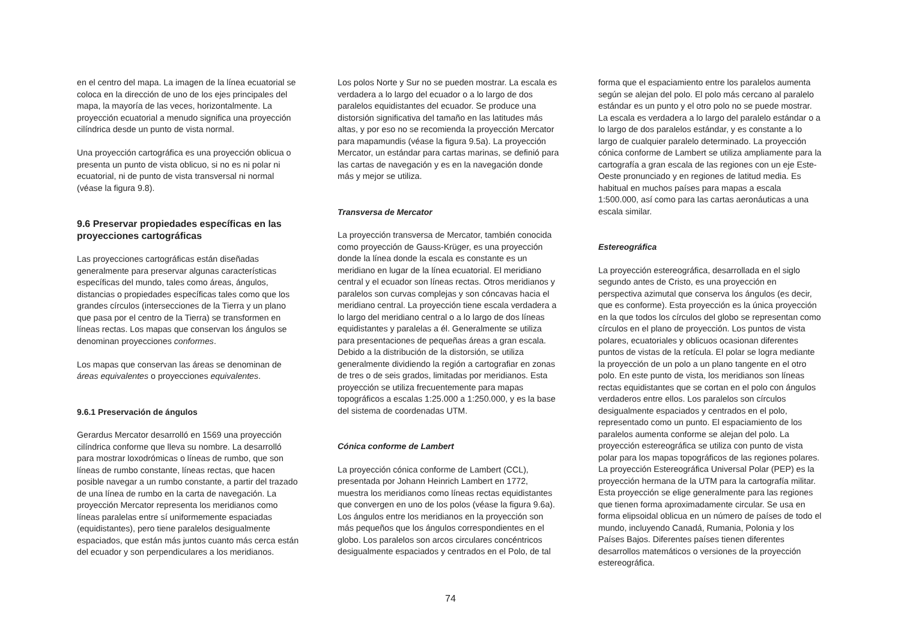en el centro del mapa. La imagen de la línea ecuatorial se coloca en la dirección de uno de los ejes principales del mapa, la mayoría de las veces, horizontalmente. La proyección ecuatorial a menudo significa una proyección cilíndrica desde un punto de vista normal.
Una proyección cartográfica es una proyección oblicua o presenta un punto de vista oblicuo, si no es ni polar ni ecuatorial, ni de punto de vista transversal ni normal (véase la figura 9.8).
9.6 Preservar propiedades específicas en las proyecciones cartográficas
Las proyecciones cartográficas están diseñadas generalmente para preservar algunas características específicas del mundo, tales como áreas, ángulos, distancias o propiedades específicas tales como que los grandes círculos (intersecciones de la Tierra y un plano que pasa por el centro de la Tierra) se transformen en líneas rectas. Los mapas que conservan los ángulos se denominan proyecciones conformes.
Los mapas que conservan las áreas se denominan de áreas equivalentes o proyecciones equivalentes.
9.6.1 Preservación de ángulos
Gerardus Mercator desarrolló en 1569 una proyección cilíndrica conforme que lleva su nombre. La desarrolló para mostrar loxodrómicas o líneas de rumbo, que son líneas de rumbo constante, líneas rectas, que hacen posible navegar a un rumbo constante, a partir del trazado de una línea de rumbo en la carta de navegación. La proyección Mercator representa los meridianos como líneas paralelas entre sí uniformemente espaciadas (equidistantes), pero tiene paralelos desigualmente espaciados, que están más juntos cuanto más cerca están del ecuador y son perpendiculares a los meridianos.
Los polos Norte y Sur no se pueden mostrar. La escala es verdadera a lo largo del ecuador o a lo largo de dos paralelos equidistantes del ecuador. Se produce una distorsión significativa del tamaño en las latitudes más altas, y por eso no se recomienda la proyección Mercator para mapamundis (véase la figura 9.5a). La proyección Mercator, un estándar para cartas marinas, se definió para las cartas de navegación y es en la navegación donde más y mejor se utiliza.
Transversa de Mercator
La proyección transversa de Mercator, también conocida como proyección de Gauss-Krüger, es una proyección donde la línea donde la escala es constante es un meridiano en lugar de la línea ecuatorial. El meridiano central y el ecuador son líneas rectas. Otros meridianos y paralelos son curvas complejas y son cóncavas hacia el meridiano central. La proyección tiene escala verdadera a lo largo del meridiano central o a lo largo de dos líneas equidistantes y paralelas a él. Generalmente se utiliza para presentaciones de pequeñas áreas a gran escala. Debido a la distribución de la distorsión, se utiliza generalmente dividiendo la región a cartografiar en zonas de tres o de seis grados, limitadas por meridianos. Esta proyección se utiliza frecuentemente para mapas topográficos a escalas 1:25.000 a 1:250.000, y es la base del sistema de coordenadas UTM.
Cónica conforme de Lambert
La proyección cónica conforme de Lambert (CCL), presentada por Johann Heinrich Lambert en 1772, muestra los meridianos como líneas rectas equidistantes que convergen en uno de los polos (véase la figura 9.6a). Los ángulos entre los meridianos en la proyección son más pequeños que los ángulos correspondientes en el globo. Los paralelos son arcos circulares concéntricos desigualmente espaciados y centrados en el Polo, de tal
forma que el espaciamiento entre los paralelos aumenta según se alejan del polo. El polo más cercano al paralelo estándar es un punto y el otro polo no se puede mostrar. La escala es verdadera a lo largo del paralelo estándar o a lo largo de dos paralelos estándar, y es constante a lo largo de cualquier paralelo determinado. La proyección cónica conforme de Lambert se utiliza ampliamente para la cartografía a gran escala de las regiones con un eje Este-Oeste pronunciado y en regiones de latitud media. Es habitual en muchos países para mapas a escala 1:500.000, así como para las cartas aeronáuticas a una escala similar.
Estereográfica
La proyección estereográfica, desarrollada en el siglo segundo antes de Cristo, es una proyección en perspectiva azimutal que conserva los ángulos (es decir, que es conforme). Esta proyección es la única proyección en la que todos los círculos del globo se representan como círculos en el plano de proyección. Los puntos de vista polares, ecuatoriales y oblicuos ocasionan diferentes puntos de vistas de la retícula. El polar se logra mediante la proyección de un polo a un plano tangente en el otro polo. En este punto de vista, los meridianos son líneas rectas equidistantes que se cortan en el polo con ángulos verdaderos entre ellos. Los paralelos son círculos desigualmente espaciados y centrados en el polo, representado como un punto. El espaciamiento de los paralelos aumenta conforme se alejan del polo. La proyección estereográfica se utiliza con punto de vista polar para los mapas topográficos de las regiones polares. La proyección Estereográfica Universal Polar (PEP) es la proyección hermana de la UTM para la cartografía militar. Esta proyección se elige generalmente para las regiones que tienen forma aproximadamente circular. Se usa en forma elipsoidal oblicua en un número de países de todo el mundo, incluyendo Canadá, Rumania, Polonia y los Países Bajos. Diferentes países tienen diferentes desarrollos matemáticos o versiones de la proyección estereográfica.
74